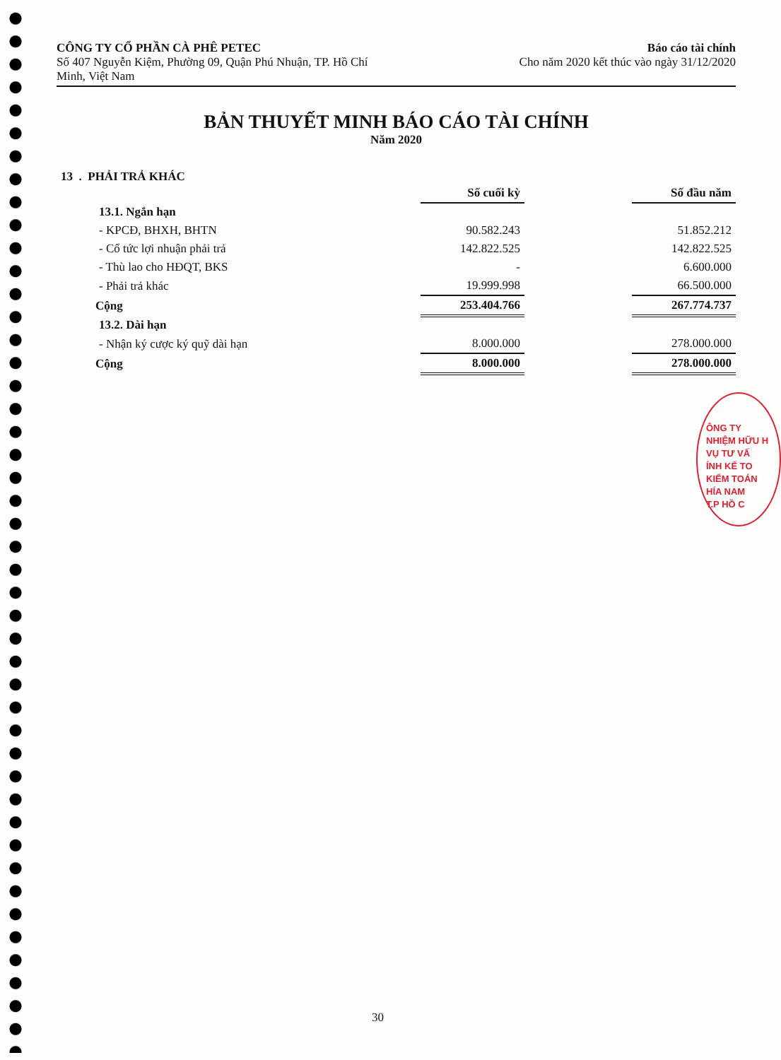CÔNG TY CỔ PHẦN CÀ PHÊ PETEC
Số 407 Nguyễn Kiệm, Phường 09, Quận Phú Nhuận, TP. Hồ Chí
Minh, Việt Nam
Báo cáo tài chính
Cho năm 2020 kết thúc vào ngày 31/12/2020
BẢN THUYẾT MINH BÁO CÁO TÀI CHÍNH
Năm 2020
13 . PHẢI TRẢ KHÁC
| | Số cuối kỳ | | Số đầu năm |
| 13.1. Ngắn hạn | | | |
| - KPCĐ, BHXH, BHTN | 90.582.243 | | 51.852.212 |
| - Cổ tức lợi nhuận phải trả | 142.822.525 | | 142.822.525 |
| - Thù lao cho HĐQT, BKS | - | | 6.600.000 |
| - Phải trả khác | 19.999.998 | | 66.500.000 |
| Cộng | 253.404.766 | | 267.774.737 |
| 13.2. Dài hạn | | | |
| - Nhận ký cược ký quỹ dài hạn | 8.000.000 | | 278.000.000 |
| Cộng | 8.000.000 | | 278.000.000 |
ÔNG TY
NHIỆM HỮU H
VỤ TƯ VẤ
ÍNH KẾ TO
KIỂM TOÁN
HÍA NAM
T.P HỒ C
30